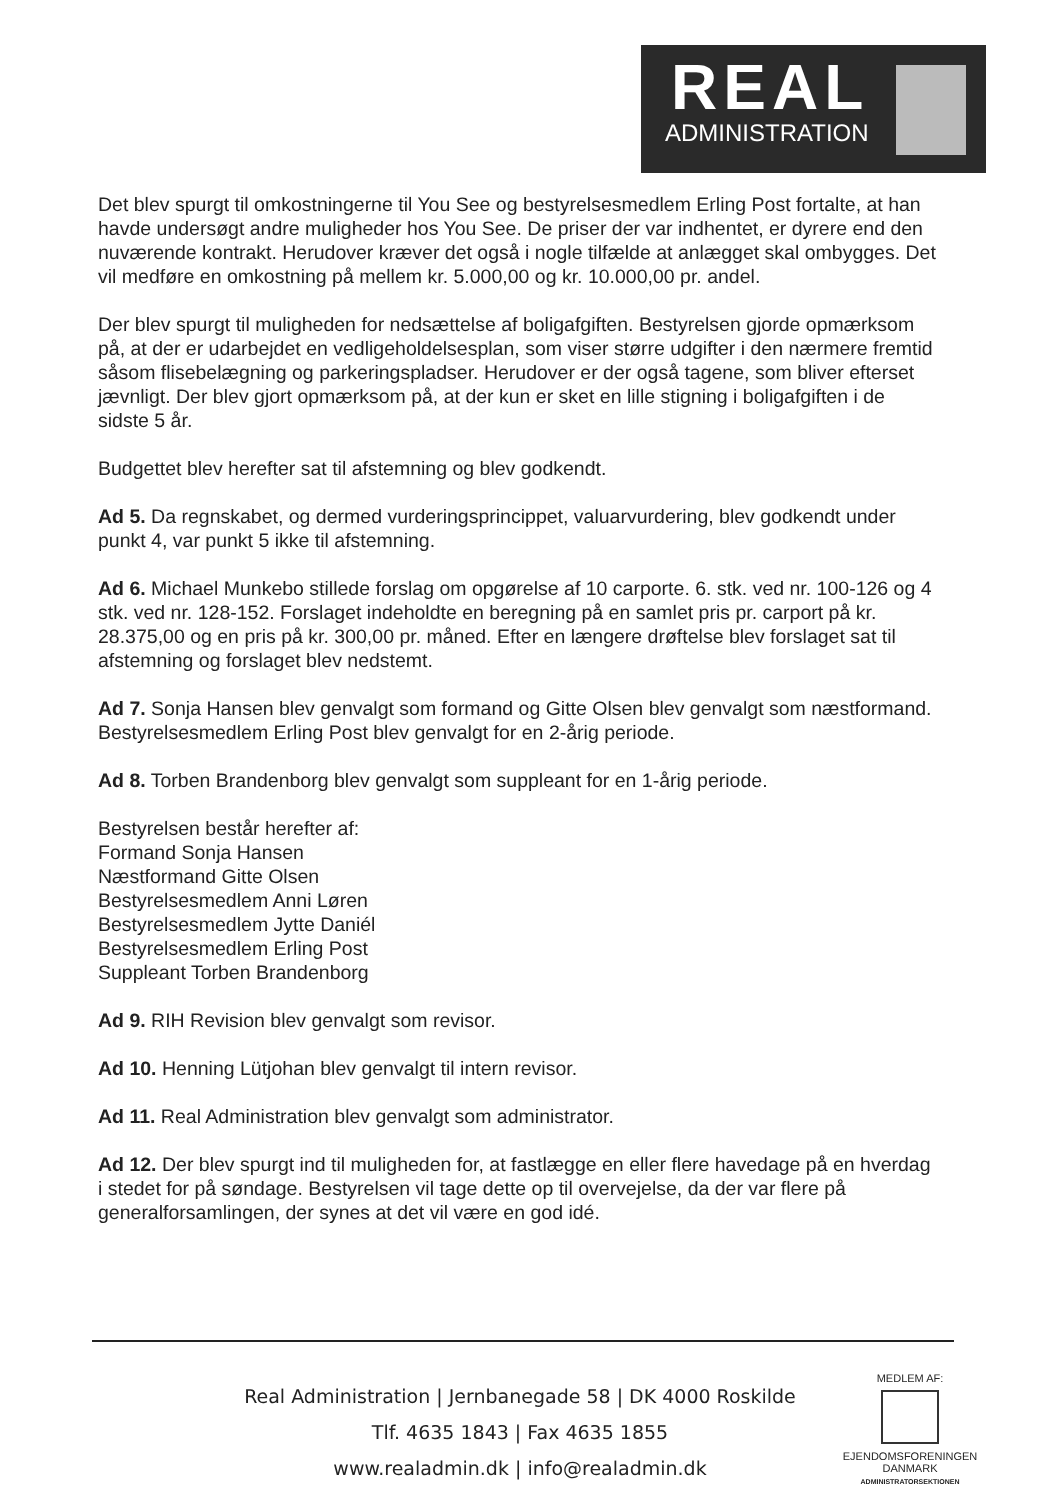REAL
ADMINISTRATION
Det blev spurgt til omkostningerne til You See og bestyrelsesmedlem Erling Post fortalte, at han havde undersøgt andre muligheder hos You See. De priser der var indhentet, er dyrere end den nuværende kontrakt. Herudover kræver det også i nogle tilfælde at anlægget skal ombygges. Det vil medføre en omkostning på mellem kr. 5.000,00 og kr. 10.000,00 pr. andel.
Der blev spurgt til muligheden for nedsættelse af boligafgiften. Bestyrelsen gjorde opmærksom på, at der er udarbejdet en vedligeholdelsesplan, som viser større udgifter i den nærmere fremtid såsom flisebelægning og parkeringspladser. Herudover er der også tagene, som bliver efterset jævnligt. Der blev gjort opmærksom på, at der kun er sket en lille stigning i boligafgiften i de sidste 5 år.
Budgettet blev herefter sat til afstemning og blev godkendt.
Ad 5. Da regnskabet, og dermed vurderingsprincippet, valuarvurdering, blev godkendt under punkt 4, var punkt 5 ikke til afstemning.
Ad 6. Michael Munkebo stillede forslag om opgørelse af 10 carporte. 6. stk. ved nr. 100-126 og 4 stk. ved nr. 128-152. Forslaget indeholdte en beregning på en samlet pris pr. carport på kr. 28.375,00 og en pris på kr. 300,00 pr. måned. Efter en længere drøftelse blev forslaget sat til afstemning og forslaget blev nedstemt.
Ad 7. Sonja Hansen blev genvalgt som formand og Gitte Olsen blev genvalgt som næstformand. Bestyrelsesmedlem Erling Post blev genvalgt for en 2-årig periode.
Ad 8. Torben Brandenborg blev genvalgt som suppleant for en 1-årig periode.
Bestyrelsen består herefter af:
Formand Sonja Hansen
Næstformand Gitte Olsen
Bestyrelsesmedlem Anni Løren
Bestyrelsesmedlem Jytte Daniél
Bestyrelsesmedlem Erling Post
Suppleant Torben Brandenborg
Ad 9. RIH Revision blev genvalgt som revisor.
Ad 10. Henning Lütjohan blev genvalgt til intern revisor.
Ad 11. Real Administration blev genvalgt som administrator.
Ad 12. Der blev spurgt ind til muligheden for, at fastlægge en eller flere havedage på en hverdag i stedet for på søndage. Bestyrelsen vil tage dette op til overvejelse, da der var flere på generalforsamlingen, der synes at det vil være en god idé.
Real Administration | Jernbanegade 58 | DK 4000 Roskilde
Tlf. 4635 1843 | Fax 4635 1855
www.realadmin.dk | info@realadmin.dk
MEDLEM AF:
EJENDOMSFORENINGEN
DANMARK
ADMINISTRATORSEKTIONEN